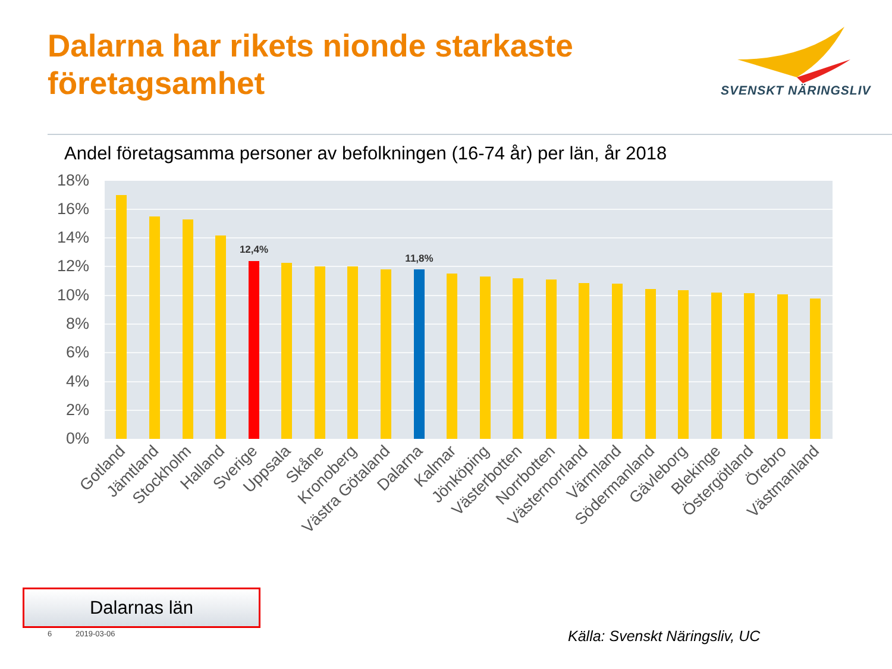Dalarna har rikets nionde starkaste
företagsamhet
SVENSKT NÄRINGSLIV
Andel företagsamma personer av befolkningen (16-74 år) per län, år 2018
18%
16%
14%
12%
10%
8%
6%
4%
2%
0%
12,4%
11,8%
Gotland
Jämtland
Stockholm
Halland
Sverige
Uppsala
Skåne
Kronoberg
Västra Götaland
Dalarna
Kalmar
Jönköping
Västerbotten
Norrbotten
Västernorrland
Värmland
Södermanland
Gävleborg
Blekinge
Östergötland
Örebro
Västmanland
Dalarnas län
6 2019-03-06 Källa: Svenskt Näringsliv, UC